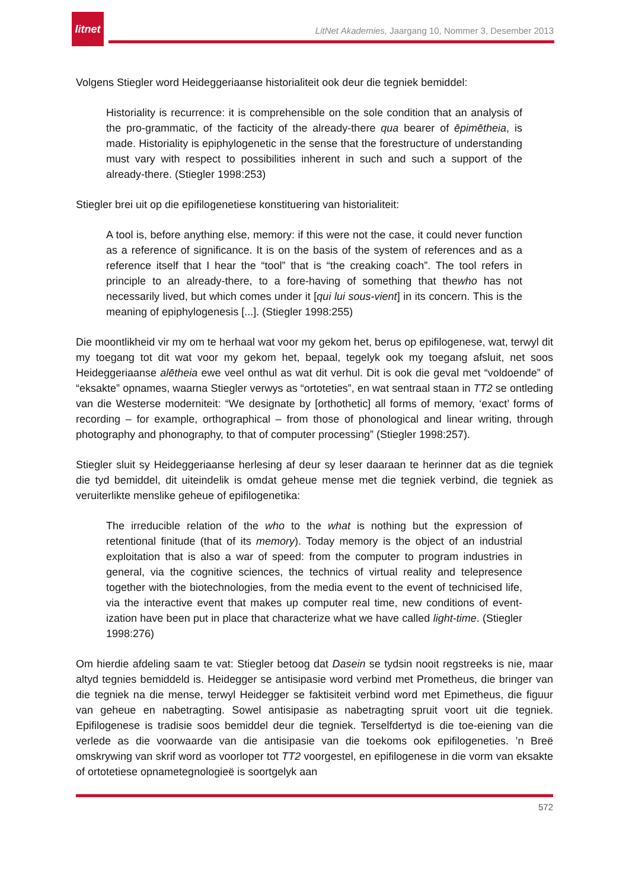litnet
LitNet Akademies, Jaargang 10, Nommer 3, Desember 2013
Volgens Stiegler word Heideggeriaanse historialiteit ook deur die tegniek bemiddel:
Historiality is recurrence: it is comprehensible on the sole condition that an analysis of the pro-grammatic, of the facticity of the already-there qua bearer of ēpimētheia, is made. Historiality is epiphylogenetic in the sense that the forestructure of understanding must vary with respect to possibilities inherent in such and such a support of the already-there. (Stiegler 1998:253)
Stiegler brei uit op die epifilogenetiese konstituering van historialiteit:
A tool is, before anything else, memory: if this were not the case, it could never function as a reference of significance. It is on the basis of the system of references and as a reference itself that I hear the “tool” that is “the creaking coach”. The tool refers in principle to an already-there, to a fore-having of something that thewho has not necessarily lived, but which comes under it [qui lui sous-vient] in its concern. This is the meaning of epiphylogenesis [...]. (Stiegler 1998:255)
Die moontlikheid vir my om te herhaal wat voor my gekom het, berus op epifilogenese, wat, terwyl dit my toegang tot dit wat voor my gekom het, bepaal, tegelyk ook my toegang afsluit, net soos Heideggeriaanse alētheia ewe veel onthul as wat dit verhul. Dit is ook die geval met “voldoende” of “eksakte” opnames, waarna Stiegler verwys as “ortoteties”, en wat sentraal staan in TT2 se ontleding van die Westerse moderniteit: “We designate by [orthothetic] all forms of memory, ‘exact’ forms of recording – for example, orthographical – from those of phonological and linear writing, through photography and phonography, to that of computer processing” (Stiegler 1998:257).
Stiegler sluit sy Heideggeriaanse herlesing af deur sy leser daaraan te herinner dat as die tegniek die tyd bemiddel, dit uiteindelik is omdat geheue mense met die tegniek verbind, die tegniek as veruiterlikte menslike geheue of epifilogenetika:
The irreducible relation of the who to the what is nothing but the expression of retentional finitude (that of its memory). Today memory is the object of an industrial exploitation that is also a war of speed: from the computer to program industries in general, via the cognitive sciences, the technics of virtual reality and telepresence together with the biotechnologies, from the media event to the event of technicised life, via the interactive event that makes up computer real time, new conditions of event-ization have been put in place that characterize what we have called light-time. (Stiegler 1998:276)
Om hierdie afdeling saam te vat: Stiegler betoog dat Dasein se tydsin nooit regstreeks is nie, maar altyd tegnies bemiddeld is. Heidegger se antisipasie word verbind met Prometheus, die bringer van die tegniek na die mense, terwyl Heidegger se faktisiteit verbind word met Epimetheus, die figuur van geheue en nabetragting. Sowel antisipasie as nabetragting spruit voort uit die tegniek. Epifilogenese is tradisie soos bemiddel deur die tegniek. Terselfdertyd is die toe-eiening van die verlede as die voorwaarde van die antisipasie van die toekoms ook epifilogeneties. ’n Breë omskrywing van skrif word as voorloper tot TT2 voorgestel, en epifilogenese in die vorm van eksakte of ortotetiese opnametegnologieë is soortgelyk aan
572